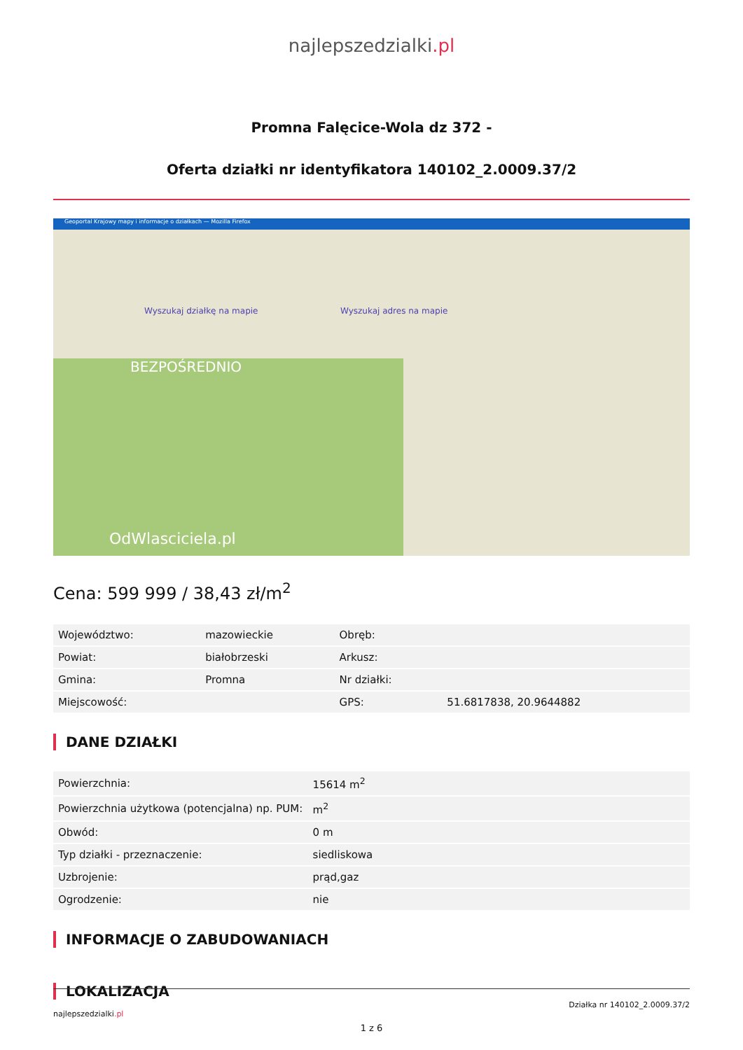najlepszedzialki.pl
Promna Falęcice-Wola dz 372 -
Oferta działki nr identyfikatora 140102_2.0009.37/2
Geoportal Krajowy mapy i informacje o działkach — Mozilla Firefox
Wyszukaj działkę na mapie Wyszukaj adres na mapie
OdWlasciciela.pl
BEZPOŚREDNIO
Cena: 599 999 / 38,43 zł/m<sup>2</sup>
| Województwo: | mazowieckie | Obręb: | |
| Powiat: | białobrzeski | Arkusz: | |
| Gmina: | Promna | Nr działki: | |
| Miejscowość: | | GPS: | 51.6817838, 20.9644882 |
DANE DZIAŁKI
| Powierzchnia: | 15614 m<sup>2</sup> |
| Powierzchnia użytkowa (potencjalna) np. PUM: | m<sup>2</sup> |
| Obwód: | 0 m |
| Typ działki - przeznaczenie: | siedliskowa |
| Uzbrojenie: | prąd,gaz |
| Ogrodzenie: | nie |
INFORMACJE O ZABUDOWANIACH
LOKALIZACJA
Działka nr 140102_2.0009.37/2
najlepszedzialki.pl
1 z 6